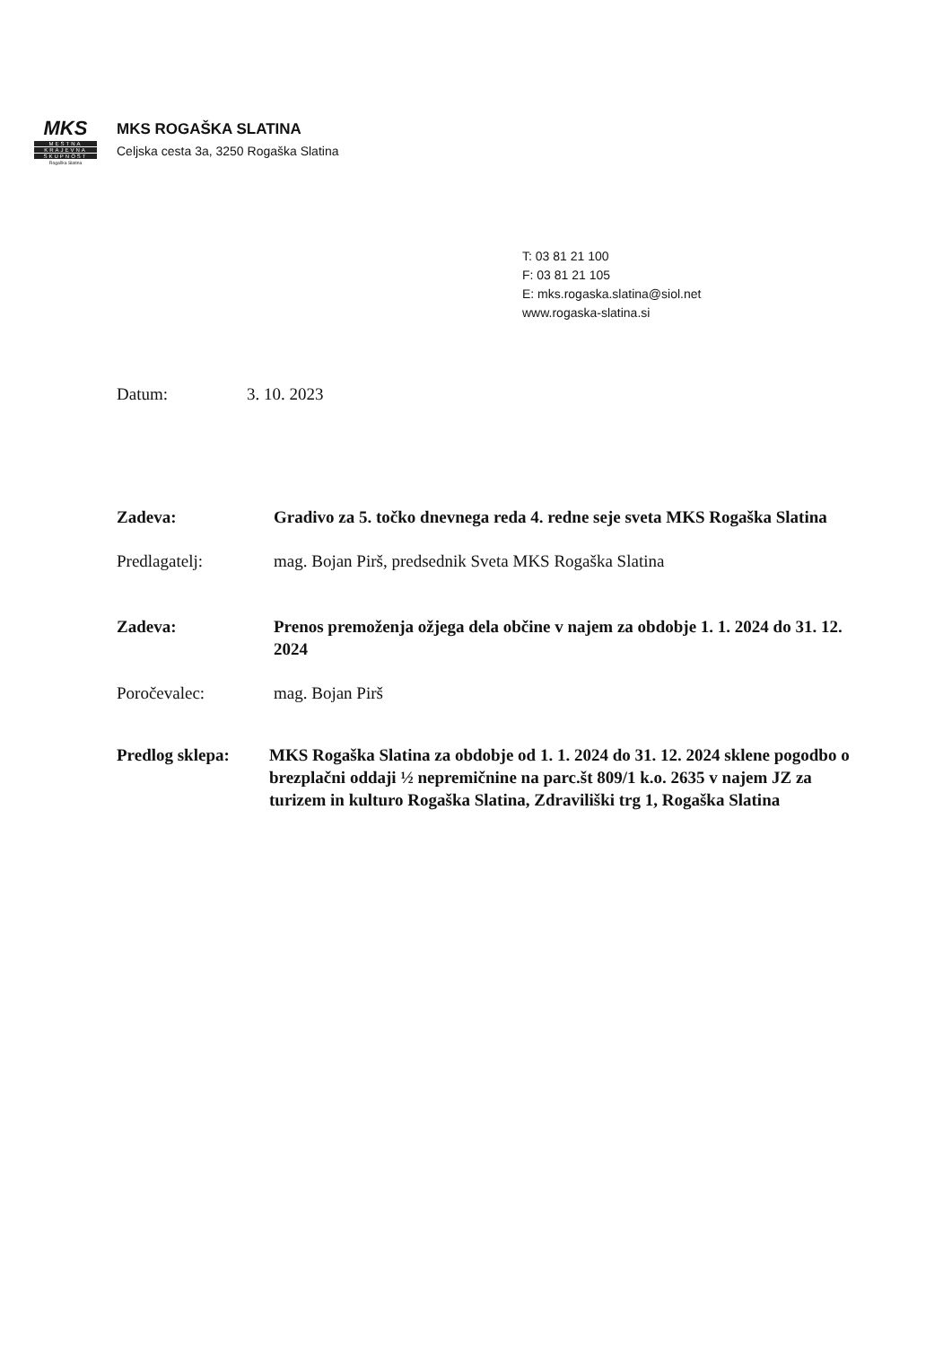MKS
MESTNA
KRAJEVNA
SKUPNOST
Rogaška Slatina
MKS ROGAŠKA SLATINA
Celjska cesta 3a, 3250 Rogaška Slatina
T: 03 81 21 100
F: 03 81 21 105
E: mks.rogaska.slatina@siol.net
www.rogaska-slatina.si
Datum: 3. 10. 2023
Zadeva: Gradivo za 5. točko dnevnega reda 4. redne seje sveta MKS Rogaška Slatina
Predlagatelj: mag. Bojan Pirš, predsednik Sveta MKS Rogaška Slatina
Zadeva: Prenos premoženja ožjega dela občine v najem za obdobje 1. 1. 2024 do 31. 12. 2024
Poročevalec: mag. Bojan Pirš
Predlog sklepa:
MKS Rogaška Slatina za obdobje od 1. 1. 2024 do 31. 12. 2024 sklene pogodbo o brezplačni oddaji ½ nepremičnine na parc.št 809/1 k.o. 2635 v najem JZ za turizem in kulturo Rogaška Slatina, Zdraviliški trg 1, Rogaška Slatina